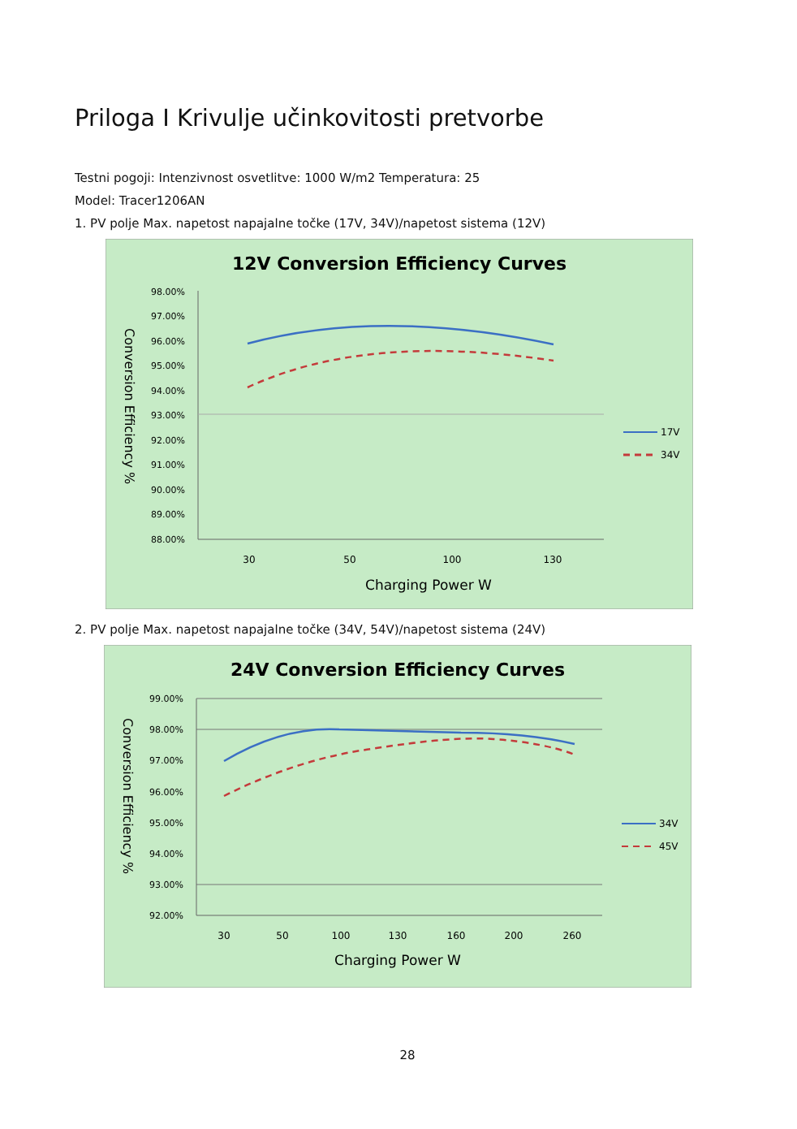Priloga I Krivulje učinkovitosti pretvorbe
Testni pogoji: Intenzivnost osvetlitve: 1000 W/m2 Temperatura: 25
Model: Tracer1206AN
1. PV polje Max. napetost napajalne točke (17V, 34V)/napetost sistema (12V)
12V Conversion Efficiency Curves
98.00%
97.00%
96.00%
95.00%
94.00%
93.00%
92.00%
91.00%
90.00%
89.00%
88.00%
30
50
100
130
Charging Power W
Conversion Efficiency %
17V
34V
2. PV polje Max. napetost napajalne točke (34V, 54V)/napetost sistema (24V)
24V Conversion Efficiency Curves
99.00%
98.00%
97.00%
96.00%
95.00%
94.00%
93.00%
92.00%
30
50
100
130
160
200
260
Charging Power W
Conversion Efficiency %
34V
45V
28